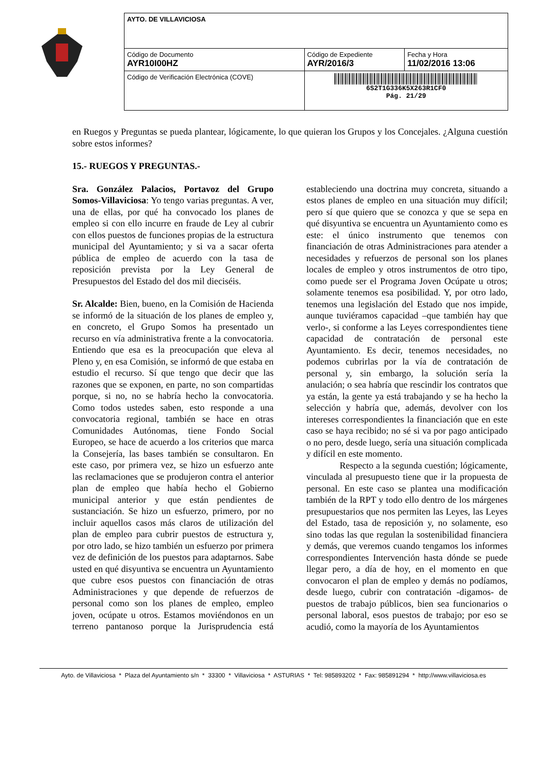| AYTO. DE VILLAVICIOSA | | |
| Código de Documento AYR10I00HZ | Código de Expediente AYR/2016/3 | Fecha y Hora 11/02/2016 13:06 |
| Código de Verificación Electrónica (COVE) | 6S2T1G336K5X263R1CF0 Pág. 21/29 | |
en Ruegos y Preguntas se pueda plantear, lógicamente, lo que quieran los Grupos y los Concejales. ¿Alguna cuestión sobre estos informes?
15.- RUEGOS Y PREGUNTAS.-
Sra. González Palacios, Portavoz del Grupo Somos-Villaviciosa: Yo tengo varias preguntas. A ver, una de ellas, por qué ha convocado los planes de empleo si con ello incurre en fraude de Ley al cubrir con ellos puestos de funciones propias de la estructura municipal del Ayuntamiento; y si va a sacar oferta pública de empleo de acuerdo con la tasa de reposición prevista por la Ley General de Presupuestos del Estado del dos mil dieciséis.
Sr. Alcalde: Bien, bueno, en la Comisión de Hacienda se informó de la situación de los planes de empleo y, en concreto, el Grupo Somos ha presentado un recurso en vía administrativa frente a la convocatoria. Entiendo que esa es la preocupación que eleva al Pleno y, en esa Comisión, se informó de que estaba en estudio el recurso. Sí que tengo que decir que las razones que se exponen, en parte, no son compartidas porque, si no, no se habría hecho la convocatoria. Como todos ustedes saben, esto responde a una convocatoria regional, también se hace en otras Comunidades Autónomas, tiene Fondo Social Europeo, se hace de acuerdo a los criterios que marca la Consejería, las bases también se consultaron. En este caso, por primera vez, se hizo un esfuerzo ante las reclamaciones que se produjeron contra el anterior plan de empleo que había hecho el Gobierno municipal anterior y que están pendientes de sustanciación. Se hizo un esfuerzo, primero, por no incluir aquellos casos más claros de utilización del plan de empleo para cubrir puestos de estructura y, por otro lado, se hizo también un esfuerzo por primera vez de definición de los puestos para adaptarnos. Sabe usted en qué disyuntiva se encuentra un Ayuntamiento que cubre esos puestos con financiación de otras Administraciones y que depende de refuerzos de personal como son los planes de empleo, empleo joven, ocúpate u otros. Estamos moviéndonos en un terreno pantanoso porque la Jurisprudencia está estableciendo una doctrina muy concreta, situando a estos planes de empleo en una situación muy difícil; pero sí que quiero que se conozca y que se sepa en qué disyuntiva se encuentra un Ayuntamiento como es este: el único instrumento que tenemos con financiación de otras Administraciones para atender a necesidades y refuerzos de personal son los planes locales de empleo y otros instrumentos de otro tipo, como puede ser el Programa Joven Ocúpate u otros; solamente tenemos esa posibilidad. Y, por otro lado, tenemos una legislación del Estado que nos impide, aunque tuviéramos capacidad –que también hay que verlo-, si conforme a las Leyes correspondientes tiene capacidad de contratación de personal este Ayuntamiento. Es decir, tenemos necesidades, no podemos cubrirlas por la vía de contratación de personal y, sin embargo, la solución sería la anulación; o sea habría que rescindir los contratos que ya están, la gente ya está trabajando y se ha hecho la selección y habría que, además, devolver con los intereses correspondientes la financiación que en este caso se haya recibido; no sé si va por pago anticipado o no pero, desde luego, sería una situación complicada y difícil en este momento.
Respecto a la segunda cuestión; lógicamente, vinculada al presupuesto tiene que ir la propuesta de personal. En este caso se plantea una modificación también de la RPT y todo ello dentro de los márgenes presupuestarios que nos permiten las Leyes, las Leyes del Estado, tasa de reposición y, no solamente, eso sino todas las que regulan la sostenibilidad financiera y demás, que veremos cuando tengamos los informes correspondientes Intervención hasta dónde se puede llegar pero, a día de hoy, en el momento en que convocaron el plan de empleo y demás no podíamos, desde luego, cubrir con contratación -digamos- de puestos de trabajo públicos, bien sea funcionarios o personal laboral, esos puestos de trabajo; por eso se acudió, como la mayoría de los Ayuntamientos
Ayto. de Villaviciosa * Plaza del Ayuntamiento s/n * 33300 * Villaviciosa * ASTURIAS * Tel: 985893202 * Fax: 985891294 * http://www.villaviciosa.es